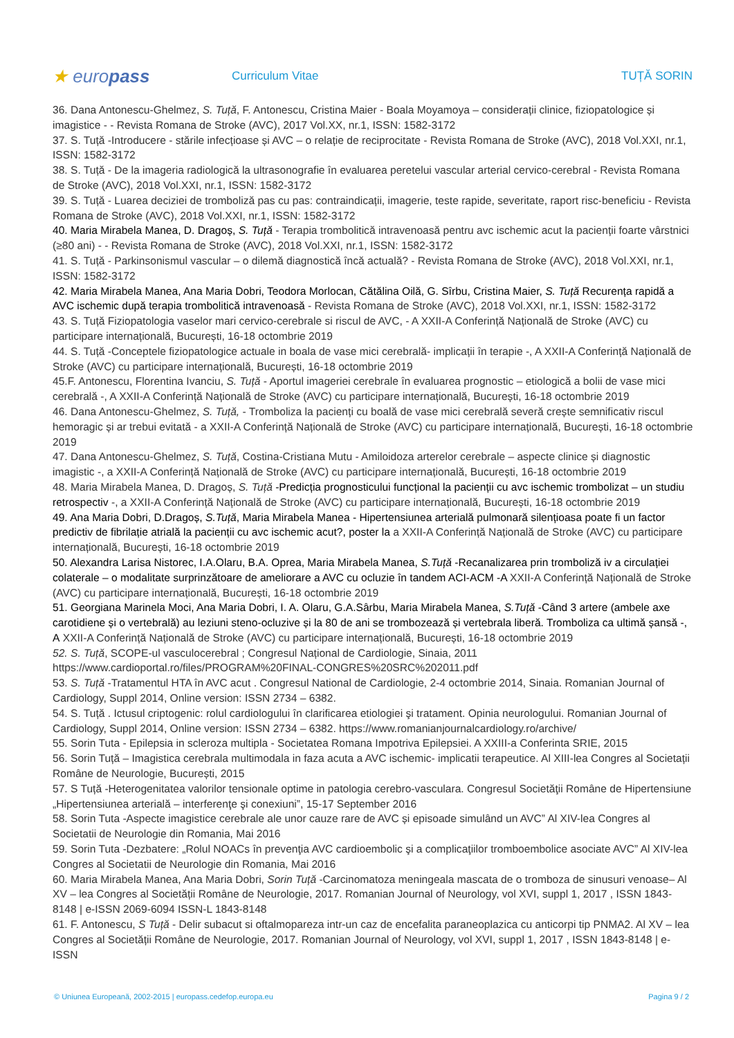★ europass
Curriculum Vitae TUȚĂ SORIN
36. Dana Antonescu-Ghelmez, S. Tuță, F. Antonescu, Cristina Maier - Boala Moyamoya – considerații clinice, fiziopatologice și imagistice - - Revista Romana de Stroke (AVC), 2017 Vol.XX, nr.1, ISSN: 1582-3172
37. S. Tuță -Introducere - stările infecțioase și AVC – o relație de reciprocitate - Revista Romana de Stroke (AVC), 2018 Vol.XXI, nr.1, ISSN: 1582-3172
38. S. Tuță - De la imageria radiologică la ultrasonografie în evaluarea peretelui vascular arterial cervico-cerebral - Revista Romana de Stroke (AVC), 2018 Vol.XXI, nr.1, ISSN: 1582-3172
39. S. Tuță - Luarea deciziei de tromboliză pas cu pas: contraindicații, imagerie, teste rapide, severitate, raport risc-beneficiu - Revista Romana de Stroke (AVC), 2018 Vol.XXI, nr.1, ISSN: 1582-3172
40. Maria Mirabela Manea, D. Dragoș, S. Tuță - Terapia trombolitică intravenoasă pentru avc ischemic acut la pacienții foarte vârstnici (≥80 ani) - - Revista Romana de Stroke (AVC), 2018 Vol.XXI, nr.1, ISSN: 1582-3172
41. S. Tuță - Parkinsonismul vascular – o dilemă diagnostică încă actuală? - Revista Romana de Stroke (AVC), 2018 Vol.XXI, nr.1, ISSN: 1582-3172
42. Maria Mirabela Manea, Ana Maria Dobri, Teodora Morlocan, Cătălina Oilă, G. Sîrbu, Cristina Maier, S. Tuță Recurența rapidă a AVC ischemic după terapia trombolitică intravenoasă - Revista Romana de Stroke (AVC), 2018 Vol.XXI, nr.1, ISSN: 1582-3172
43. S. Tuță Fiziopatologia vaselor mari cervico-cerebrale si riscul de AVC, - A XXII-A Conferință Națională de Stroke (AVC) cu participare internațională, București, 16-18 octombrie 2019
44. S. Tuță -Conceptele fiziopatologice actuale in boala de vase mici cerebrală- implicații în terapie -, A XXII-A Conferință Națională de Stroke (AVC) cu participare internațională, București, 16-18 octombrie 2019
45.F. Antonescu, Florentina Ivanciu, S. Tuță - Aportul imageriei cerebrale în evaluarea prognostic – etiologică a bolii de vase mici cerebrală -, A XXII-A Conferință Națională de Stroke (AVC) cu participare internațională, București, 16-18 octombrie 2019
46. Dana Antonescu-Ghelmez, S. Tuță, - Tromboliza la pacienți cu boală de vase mici cerebrală severă crește semnificativ riscul hemoragic și ar trebui evitată - a XXII-A Conferință Națională de Stroke (AVC) cu participare internațională, București, 16-18 octombrie 2019
47. Dana Antonescu-Ghelmez, S. Tuță, Costina-Cristiana Mutu - Amiloidoza arterelor cerebrale – aspecte clinice și diagnostic imagistic -, a XXII-A Conferință Națională de Stroke (AVC) cu participare internațională, București, 16-18 octombrie 2019
48. Maria Mirabela Manea, D. Dragoș, S. Tuță -Predicția prognosticului funcțional la pacienții cu avc ischemic trombolizat – un studiu retrospectiv -, a XXII-A Conferință Națională de Stroke (AVC) cu participare internațională, București, 16-18 octombrie 2019
49. Ana Maria Dobri, D.Dragoș, S.Tuță, Maria Mirabela Manea - Hipertensiunea arterială pulmonară silențioasa poate fi un factor predictiv de fibrilație atrială la pacienții cu avc ischemic acut?, poster la a XXII-A Conferință Națională de Stroke (AVC) cu participare internațională, București, 16-18 octombrie 2019
50. Alexandra Larisa Nistorec, I.A.Olaru, B.A. Oprea, Maria Mirabela Manea, S.Tuță -Recanalizarea prin tromboliză iv a circulației colaterale – o modalitate surprinzătoare de ameliorare a AVC cu ocluzie în tandem ACI-ACM -A XXII-A Conferință Națională de Stroke (AVC) cu participare internațională, București, 16-18 octombrie 2019
51. Georgiana Marinela Moci, Ana Maria Dobri, I. A. Olaru, G.A.Sârbu, Maria Mirabela Manea, S.Tuță -Când 3 artere (ambele axe carotidiene și o vertebrală) au leziuni steno-ocluzive și la 80 de ani se trombozează și vertebrala liberă. Tromboliza ca ultimă șansă -, A XXII-A Conferință Națională de Stroke (AVC) cu participare internațională, București, 16-18 octombrie 2019
52. S. Tuță, SCOPE-ul vasculocerebral ; Congresul Național de Cardiologie, Sinaia, 2011 https://www.cardioportal.ro/files/PROGRAM%20FINAL-CONGRES%20SRC%202011.pdf
53. S. Tuță -Tratamentul HTA în AVC acut . Congresul National de Cardiologie, 2-4 octombrie 2014, Sinaia. Romanian Journal of Cardiology, Suppl 2014, Online version: ISSN 2734 – 6382.
54. S. Tuță . Ictusul criptogenic: rolul cardiologului în clarificarea etiologiei şi tratament. Opinia neurologului. Romanian Journal of Cardiology, Suppl 2014, Online version: ISSN 2734 – 6382. https://www.romanianjournalcardiology.ro/archive/
55. Sorin Tuta - Epilepsia in scleroza multipla - Societatea Romana Impotriva Epilepsiei. A XXIII-a Conferinta SRIE, 2015
56. Sorin Tuță – Imagistica cerebrala multimodala in faza acuta a AVC ischemic- implicatii terapeutice. Al XIII-lea Congres al Societații Române de Neurologie, București, 2015
57. S Tuță -Heterogenitatea valorilor tensionale optime in patologia cerebro-vasculara. Congresul Societăţii Române de Hipertensiune „Hipertensiunea arterială – interferenţe şi conexiuni”, 15-17 September 2016
58. Sorin Tuta -Aspecte imagistice cerebrale ale unor cauze rare de AVC și episoade simulând un AVC” Al XIV-lea Congres al Societatii de Neurologie din Romania, Mai 2016
59. Sorin Tuta -Dezbatere: „Rolul NOACs în prevenţia AVC cardioembolic şi a complicaţiilor tromboembolice asociate AVC” Al XIV-lea Congres al Societatii de Neurologie din Romania, Mai 2016
60. Maria Mirabela Manea, Ana Maria Dobri, Sorin Tuță -Carcinomatoza meningeala mascata de o tromboza de sinusuri venoase– Al XV – lea Congres al Societății Române de Neurologie, 2017. Romanian Journal of Neurology, vol XVI, suppl 1, 2017 , ISSN 1843-8148 | e-ISSN 2069-6094 ISSN-L 1843-8148
61. F. Antonescu, S Tuță - Delir subacut si oftalmopareza intr-un caz de encefalita paraneoplazica cu anticorpi tip PNMA2. Al XV – lea Congres al Societății Române de Neurologie, 2017. Romanian Journal of Neurology, vol XVI, suppl 1, 2017 , ISSN 1843-8148 | e-ISSN
© Uniunea Europeană, 2002-2015 | europass.cedefop.europa.eu Pagina 9 / 2